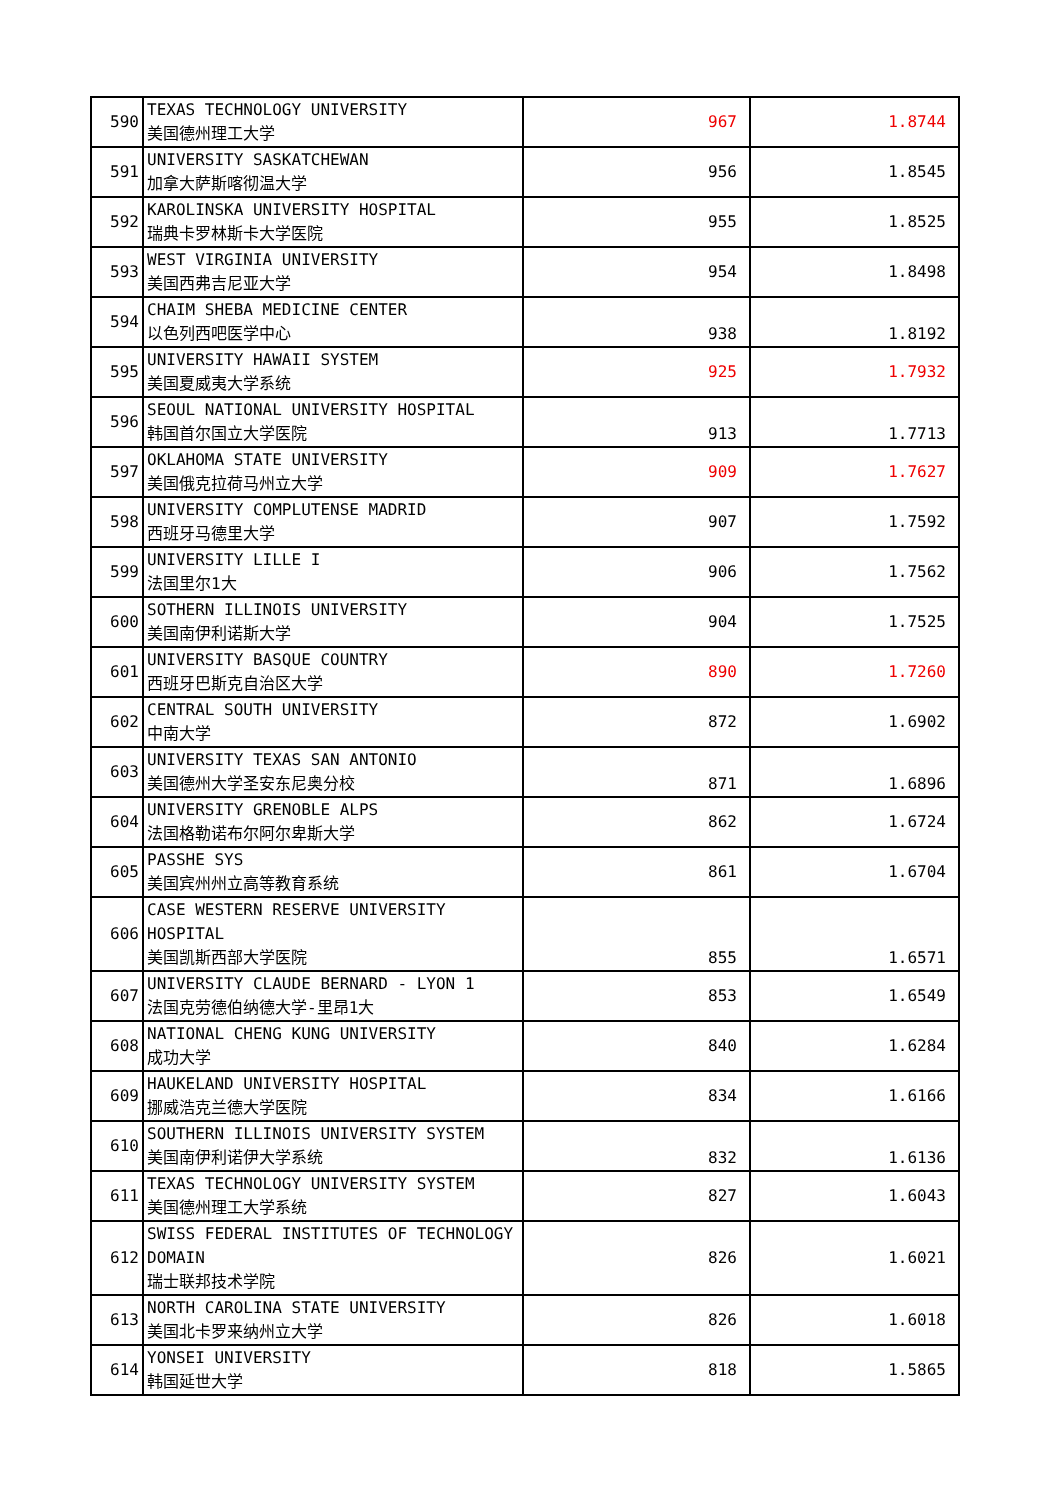| 590 | TEXAS TECHNOLOGY UNIVERSITY 美国德州理工大学 | 967 | 1.8744 |
| 591 | UNIVERSITY SASKATCHEWAN 加拿大萨斯喀彻温大学 | 956 | 1.8545 |
| 592 | KAROLINSKA UNIVERSITY HOSPITAL 瑞典卡罗林斯卡大学医院 | 955 | 1.8525 |
| 593 | WEST VIRGINIA UNIVERSITY 美国西弗吉尼亚大学 | 954 | 1.8498 |
| 594 | CHAIM SHEBA MEDICINE CENTER 以色列西吧医学中心 | 938 | 1.8192 |
| 595 | UNIVERSITY HAWAII SYSTEM 美国夏威夷大学系统 | 925 | 1.7932 |
| 596 | SEOUL NATIONAL UNIVERSITY HOSPITAL 韩国首尔国立大学医院 | 913 | 1.7713 |
| 597 | OKLAHOMA STATE UNIVERSITY 美国俄克拉荷马州立大学 | 909 | 1.7627 |
| 598 | UNIVERSITY COMPLUTENSE MADRID 西班牙马德里大学 | 907 | 1.7592 |
| 599 | UNIVERSITY LILLE I 法国里尔1大 | 906 | 1.7562 |
| 600 | SOTHERN ILLINOIS UNIVERSITY 美国南伊利诺斯大学 | 904 | 1.7525 |
| 601 | UNIVERSITY BASQUE COUNTRY 西班牙巴斯克自治区大学 | 890 | 1.7260 |
| 602 | CENTRAL SOUTH UNIVERSITY 中南大学 | 872 | 1.6902 |
| 603 | UNIVERSITY TEXAS SAN ANTONIO 美国德州大学圣安东尼奥分校 | 871 | 1.6896 |
| 604 | UNIVERSITY GRENOBLE ALPS 法国格勒诺布尔阿尔卑斯大学 | 862 | 1.6724 |
| 605 | PASSHE SYS 美国宾州州立高等教育系统 | 861 | 1.6704 |
| 606 | CASE WESTERN RESERVE UNIVERSITY HOSPITAL 美国凯斯西部大学医院 | 855 | 1.6571 |
| 607 | UNIVERSITY CLAUDE BERNARD - LYON 1 法国克劳德伯纳德大学-里昂1大 | 853 | 1.6549 |
| 608 | NATIONAL CHENG KUNG UNIVERSITY 成功大学 | 840 | 1.6284 |
| 609 | HAUKELAND UNIVERSITY HOSPITAL 挪威浩克兰德大学医院 | 834 | 1.6166 |
| 610 | SOUTHERN ILLINOIS UNIVERSITY SYSTEM 美国南伊利诺伊大学系统 | 832 | 1.6136 |
| 611 | TEXAS TECHNOLOGY UNIVERSITY SYSTEM 美国德州理工大学系统 | 827 | 1.6043 |
| 612 | SWISS FEDERAL INSTITUTES OF TECHNOLOGY DOMAIN 瑞士联邦技术学院 | 826 | 1.6021 |
| 613 | NORTH CAROLINA STATE UNIVERSITY 美国北卡罗来纳州立大学 | 826 | 1.6018 |
| 614 | YONSEI UNIVERSITY 韩国延世大学 | 818 | 1.5865 |